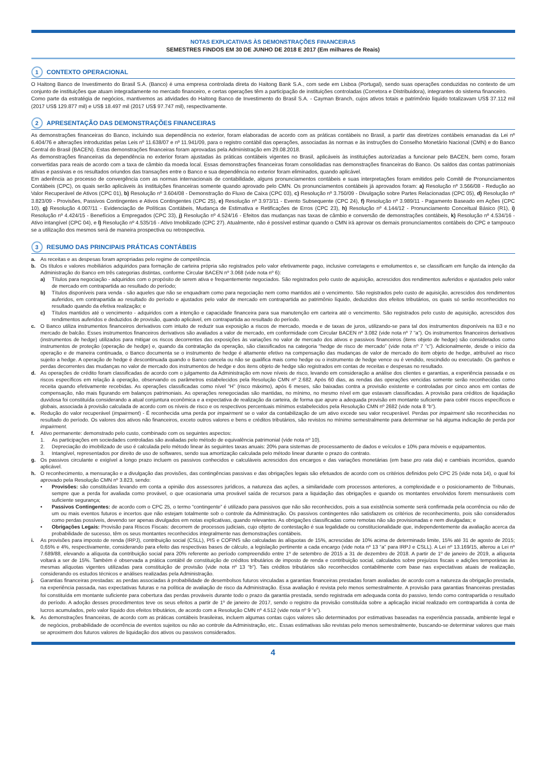NOTAS EXPLICATIVAS ÀS DEMONSTRAÇÕES FINANCEIRAS
SEMESTRES FINDOS EM 30 DE JUNHO DE 2018 E 2017 (Em milhares de Reais)
1 CONTEXTO OPERACIONAL
O Haitong Banco de Investimento do Brasil S.A. (Banco) é uma empresa controlada direta do Haitong Bank S.A., com sede em Lisboa (Portugal), sendo suas operações conduzidas no contexto de um conjunto de instituições que atuam integradamente no mercado financeiro, e certas operações têm a participação de instituições controladas (Corretora e Distribuidora), integrantes do sistema financeiro.
Como parte da estratégia de negócios, mantivemos as atividades do Haitong Banco de Investimento do Brasil S.A. - Cayman Branch, cujos ativos totais e patrimônio líquido totalizavam US$ 37.112 mil (2017 US$ 129.877 mil) e US$ 18.497 mil (2017 US$ 97.747 mil), respectivamente.
2 APRESENTAÇÃO DAS DEMONSTRAÇÕES FINANCEIRAS
As demonstrações financeiras do Banco, incluindo sua dependência no exterior, foram elaboradas de acordo com as práticas contábeis no Brasil, a partir das diretrizes contábeis emanadas da Lei nº 6.404/76 e alterações introduzidas pelas Leis nº 11.638/07 e nº 11.941/09, para o registro contábil das operações, associadas às normas e às instruções do Conselho Monetário Nacional (CMN) e do Banco Central do Brasil (BACEN). Estas demonstrações financeiras foram aprovadas pela Administração em 29.08.2018.
As demonstrações financeiras da dependência no exterior foram ajustadas às práticas contábeis vigentes no Brasil, aplicáveis às instituições autorizadas a funcionar pelo BACEN, bem como, foram convertidas para reais de acordo com a taxa de câmbio da moeda local. Essas demonstrações financeiras foram consolidadas nas demonstrações financeiras do Banco. Os saldos das contas patrimoniais ativas e passivas e os resultados oriundos das transações entre o Banco e sua dependência no exterior foram eliminados, quando aplicável.
Em aderência ao processo de convergência com as normas internacionais de contabilidade, alguns pronunciamentos contábeis e suas interpretações foram emitidos pelo Comitê de Pronunciamentos Contábeis (CPC), os quais serão aplicáveis às instituições financeiras somente quando aprovado pelo CMN. Os pronunciamentos contábeis já aprovados foram: a) Resolução nº 3.566/08 - Redução ao Valor Recuperável de Ativos (CPC 01), b) Resolução nº 3.604/08 - Demonstração do Fluxo de Caixa (CPC 03), c) Resolução nº 3.750/09 - Divulgação sobre Partes Relacionadas (CPC 05), d) Resolução nº 3.823/09 - Provisões, Passivos Contingentes e Ativos Contingentes (CPC 25), e) Resolução nº 3.973/11 - Evento Subsequente (CPC 24), f) Resolução nº 3.989/11 - Pagamento Baseado em Ações (CPC 10), g) Resolução 4.007/11 - Evidenciação de Políticas Contábeis, Mudança de Estimativa e Retificações de Erros (CPC 23), h) Resolução nº 4.144/12 - Pronunciamento Conceitual Básico (R1), i) Resolução nº 4.424/15 - Benefícios a Empregados (CPC 33), j) Resolução nº 4.524/16 - Efeitos das mudanças nas taxas de câmbio e conversão de demonstrações contábeis, k) Resolução nº 4.534/16 - Ativo intangível (CPC 04), e l) Resolução nº 4.535/16 - Ativo Imobilizado (CPC 27). Atualmente, não é possível estimar quando o CMN irá aprovar os demais pronunciamentos contábeis do CPC e tampouco se a utilização dos mesmos será de maneira prospectiva ou retrospectiva.
3 RESUMO DAS PRINCIPAIS PRÁTICAS CONTÁBEIS
a. As receitas e as despesas foram apropriadas pelo regime de competência.
b. Os títulos e valores mobiliários adquiridos para formação de carteira própria são registrados pelo valor efetivamente pago, inclusive corretagens e emolumentos e, se classificam em função da intenção da Administração do Banco em três categorias distintas, conforme Circular BACEN nº 3.068 (vide nota nº 6):
a) Títulos para negociação - adquiridos com o propósito de serem ativa e frequentemente negociados. São registrados pelo custo de aquisição, acrescidos dos rendimentos auferidos e ajustados pelo valor de mercado em contrapartida ao resultado do período;
b) Títulos disponíveis para venda - são aqueles que não se enquadram como para negociação nem como mantidos até o vencimento. São registrados pelo custo de aquisição, acrescidos dos rendimentos auferidos, em contrapartida ao resultado do período e ajustados pelo valor de mercado em contrapartida ao patrimônio líquido, deduzidos dos efeitos tributários, os quais só serão reconhecidos no resultado quando da efetiva realização; e
c) Títulos mantidos até o vencimento - adquiridos com a intenção e capacidade financeira para sua manutenção em carteira até o vencimento. São registrados pelo custo de aquisição, acrescidos dos rendimentos auferidos e deduzidos de provisão, quando aplicável, em contrapartida ao resultado do período.
c. O Banco utiliza instrumentos financeiros derivativos com intuito de reduzir sua exposição a riscos de mercado, moeda e de taxas de juros, utilizando-se para tal dos instrumentos disponíveis na B3 e no mercado de balcão. Esses instrumentos financeiros derivativos são avaliados a valor de mercado, em conformidade com Circular BACEN nº 3.082 (vide nota nº 7 “a”). Os instrumentos financeiros derivativos (instrumentos de hedge) utilizados para mitigar os riscos decorrentes das exposições às variações no valor de mercado dos ativos e passivos financeiros (itens objeto de hedge) são considerados como instrumentos de proteção (operação de hedge) e, quando da contratação da operação, são classificados na categoria “hedge de risco de mercado” (vide nota nº 7 “c”). Adicionalmente, desde o início da operação e de maneira continuada, o Banco documenta se o instrumento de hedge é altamente efetivo na compensação das mudanças de valor de mercado do item objeto de hedge, atribuível ao risco sujeito a hedge. A operação de hedge é descontinuada quando o Banco cancela ou não se qualifica mais como hedge ou o instrumento de hedge vence ou é vendido, rescindido ou executado. Os ganhos e perdas decorrentes das mudanças no valor de mercado dos instrumentos de hedge e dos itens objeto de hedge são registrados em contas de receitas e despesas no resultado.
d. As operações de crédito foram classificadas de acordo com o julgamento da Administração em nove níveis de risco, levando em consideração a análise dos clientes e garantias, a experiência passada e os riscos específicos em relação à operação, observando os parâmetros estabelecidos pela Resolução CMN nº 2.682. Após 60 dias, as rendas das operações vencidas somente serão reconhecidas como receita quando efetivamente recebidas. As operações classificadas como nível “H” (risco máximo), após 6 meses, são baixadas contra a provisão existente e controladas por cinco anos em contas de compensação, não mais figurando em balanços patrimoniais. As operações renegociadas são mantidas, no mínimo, no mesmo nível em que estavam classificadas. A provisão para créditos de liquidação duvidosa foi constituída considerando a atual conjuntura econômica e a expectativa de realização da carteira, de forma que apure a adequada provisão em montante suficiente para cobrir riscos específicos e globais, associada à provisão calculada de acordo com os níveis de risco e os respectivos percentuais mínimos estabelecidos pela Resolução CMN nº 2682 (vide nota 8 “b”).
e. Redução do valor recuperável (impairment) - É reconhecida uma perda por impairment se o valor da contabilização de um ativo excede seu valor recuperável. Perdas por impairment são reconhecidas no resultado do período. Os valores dos ativos não financeiros, exceto outros valores e bens e créditos tributários, são revistos no mínimo semestralmente para determinar se há alguma indicação de perda por impairment.
f. Ativo permanente: demonstrado pelo custo, combinado com os seguintes aspectos:
1. As participações em sociedades controladas são avaliadas pelo método de equivalência patrimonial (vide nota nº 10).
2. Depreciação do imobilizado de uso é calculada pelo método linear às seguintes taxas anuais: 20% para sistemas de processamento de dados e veículos e 10% para móveis e equipamentos.
3. Intangível, representados por direito de uso de softwares, sendo sua amortização calculada pelo método linear durante o prazo do contrato.
g. Os passivos circulante e exigível a longo prazo incluem os passivos conhecidos e calculáveis acrescidos dos encargos e das variações monetárias (em base pro rata dia) e cambiais incorridos, quando aplicável.
h. O reconhecimento, a mensuração e a divulgação das provisões, das contingências passivas e das obrigações legais são efetuados de acordo com os critérios definidos pelo CPC 25 (vide nota 14), o qual foi aprovado pela Resolução CMN nº 3.823, sendo:
• Provisões: são constituídas levando em conta a opinião dos assessores jurídicos, a natureza das ações, a similaridade com processos anteriores, a complexidade e o posicionamento de Tribunais, sempre que a perda for avaliada como provável, o que ocasionaria uma provável saída de recursos para a liquidação das obrigações e quando os montantes envolvidos forem mensuráveis com suficiente segurança;
• Passivos Contingentes: de acordo com o CPC 25, o termo “contingente” é utilizado para passivos que não são reconhecidos, pois a sua existência somente será confirmada pela ocorrência ou não de um ou mais eventos futuros e incertos que não estejam totalmente sob o controle da Administração. Os passivos contingentes não satisfazem os critérios de reconhecimento, pois são considerados como perdas possíveis, devendo ser apenas divulgados em notas explicativas, quando relevantes. As obrigações classificadas como remotas não são provisionadas e nem divulgadas; e
• Obrigações Legais: Provisão para Riscos Fiscais: decorrem de processos judiciais, cujo objeto de contestação é sua legalidade ou constitucionalidade que, independentemente da avaliação acerca da probabilidade de sucesso, têm os seus montantes reconhecidos integralmente nas demonstrações contábeis.
i. As provisões para imposto de renda (IRPJ), contribuição social (CSLL), PIS e COFINS são calculadas às alíquotas de 15%, acrescidas de 10% acima de determinado limite, 15% até 31 de agosto de 2015; 0,65% e 4%, respectivamente, considerando para efeito das respectivas bases de cálculo, a legislação pertinente a cada encargo (vide nota nº 13 “a” para IRPJ e CSLL). A Lei nº 13.169/15, alterou a Lei nº 7.689/88, elevando a alíquota da contribuição social para 20% referente ao período compreendido entre 1º de setembro de 2015 a 31 de dezembro de 2018. A partir de 1º de janeiro de 2019, a alíquota voltará a ser de 15%. Também é observada a prática contábil de constituição de créditos tributários de imposto de renda e contribuição social, calculados sobre prejuízos fiscais e adições temporárias às mesmas alíquotas vigentes utilizadas para constituição de provisão (vide nota nº 13 “b”). Tais créditos tributários são reconhecidos contabilmente com base nas expectativas atuais de realização, considerando os estudos técnicos e análises realizadas pela Administração.
j. Garantias financeiras prestadas: as perdas associadas à probabilidade de desembolsos futuros vinculadas a garantias financeiras prestadas foram avaliadas de acordo com a natureza da obrigação prestada, na experiência passada, nas expectativas futuras e na política de avaliação de risco da Administração. Essa avaliação é revista pelo menos semestralmente. A provisão para garantias financeiras prestadas foi constituída em montante suficiente para cobertura das perdas prováveis durante todo o prazo da garantia prestada, sendo registrada em adequada conta do passivo, tendo como contrapartida o resultado do período. A adoção desses procedimentos teve os seus efeitos a partir de 1º de janeiro de 2017, sendo o registro da provisão constituída sobre a aplicação inicial realizado em contrapartida à conta de lucros acumulados, pelo valor líquido dos efeitos tributários, de acordo com a Resolução CMN nº 4.512 (vide nota nº 9 “e”).
k. As demonstrações financeiras, de acordo com as práticas contábeis brasileiras, incluem algumas contas cujos valores são determinados por estimativas baseadas na experiência passada, ambiente legal e de negócios, probabilidade de ocorrência de eventos sujeitos ou não ao controle da Administração, etc.. Essas estimativas são revistas pelo menos semestralmente, buscando-se determinar valores que mais se aproximem dos futuros valores de liquidação dos ativos ou passivos considerados.
4